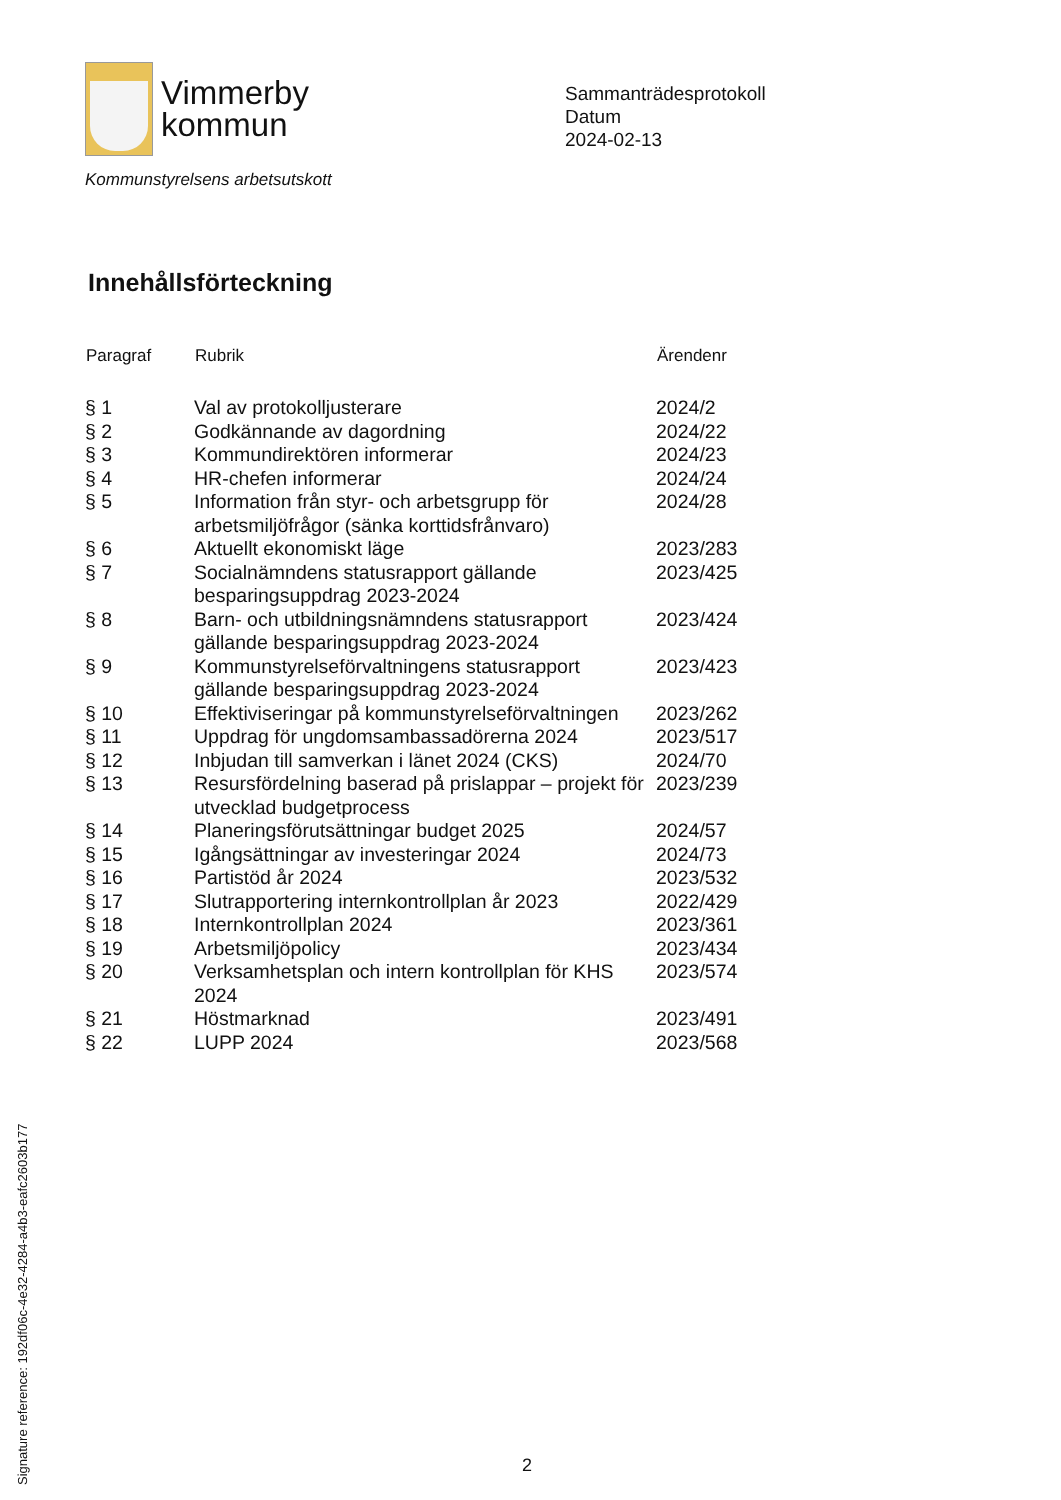Vimmerby
kommun
Sammanträdesprotokoll
Datum
2024-02-13
Kommunstyrelsens arbetsutskott
Innehållsförteckning
| Paragraf | Rubrik | Ärendenr |
| --- | --- | --- |
| § 1 | Val av protokolljusterare | 2024/2 |
| § 2 | Godkännande av dagordning | 2024/22 |
| § 3 | Kommundirektören informerar | 2024/23 |
| § 4 | HR-chefen informerar | 2024/24 |
| § 5 | Information från styr- och arbetsgrupp för arbetsmiljöfrågor (sänka korttidsfrånvaro) | 2024/28 |
| § 6 | Aktuellt ekonomiskt läge | 2023/283 |
| § 7 | Socialnämndens statusrapport gällande besparingsuppdrag 2023-2024 | 2023/425 |
| § 8 | Barn- och utbildningsnämndens statusrapport gällande besparingsuppdrag 2023-2024 | 2023/424 |
| § 9 | Kommunstyrelseförvaltningens statusrapport gällande besparingsuppdrag 2023-2024 | 2023/423 |
| § 10 | Effektiviseringar på kommunstyrelseförvaltningen | 2023/262 |
| § 11 | Uppdrag för ungdomsambassadörerna 2024 | 2023/517 |
| § 12 | Inbjudan till samverkan i länet 2024 (CKS) | 2024/70 |
| § 13 | Resursfördelning baserad på prislappar – projekt för utvecklad budgetprocess | 2023/239 |
| § 14 | Planeringsförutsättningar budget 2025 | 2024/57 |
| § 15 | Igångsättningar av investeringar 2024 | 2024/73 |
| § 16 | Partistöd år 2024 | 2023/532 |
| § 17 | Slutrapportering internkontrollplan år 2023 | 2022/429 |
| § 18 | Internkontrollplan 2024 | 2023/361 |
| § 19 | Arbetsmiljöpolicy | 2023/434 |
| § 20 | Verksamhetsplan och intern kontrollplan för KHS 2024 | 2023/574 |
| § 21 | Höstmarknad | 2023/491 |
| § 22 | LUPP 2024 | 2023/568 |
Signature reference: 192df06c-4e32-4284-a4b3-eafc2603b177
2